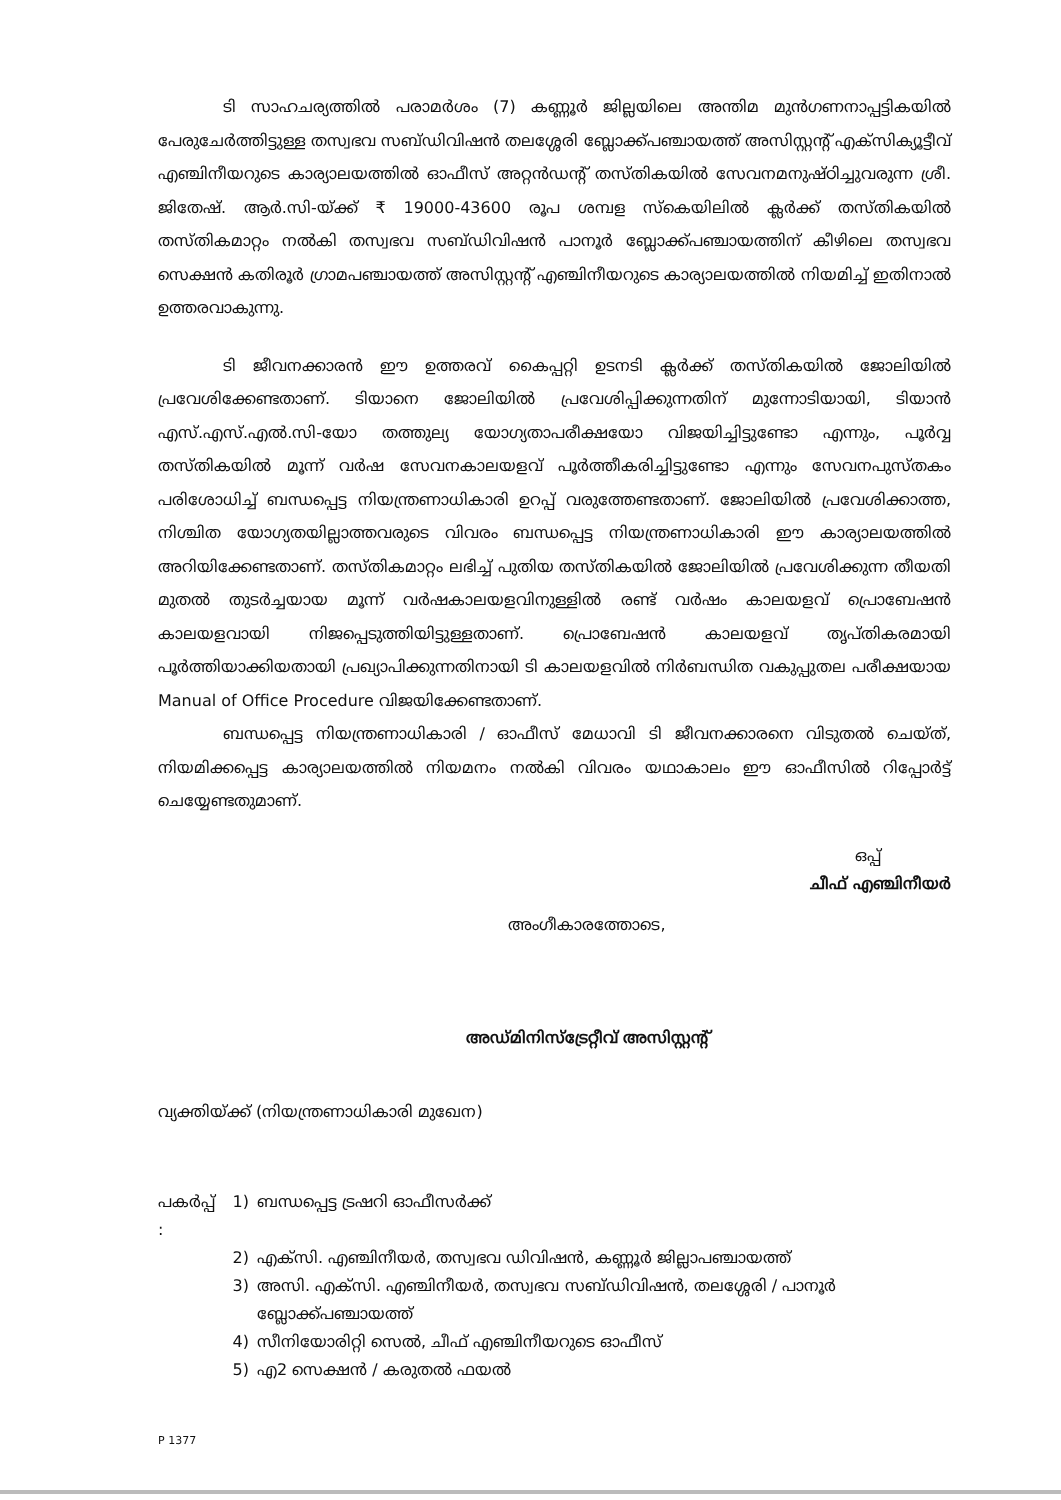ടി സാഹചര്യത്തിൽ പരാമർശം (7) കണ്ണൂർ ജില്ലയിലെ അന്തിമ മുൻഗണനാപ്പട്ടികയിൽ പേരുചേർത്തിട്ടുള്ള തസ്വഭവ സബ്ഡിവിഷൻ തലശ്ശേരി ബ്ലോക്ക്പഞ്ചായത്ത് അസിസ്റ്റന്റ് എക്സിക്യൂട്ടീവ് എഞ്ചിനീയറുടെ കാര്യാലയത്തിൽ ഓഫീസ് അറ്റൻഡന്റ് തസ്തികയിൽ സേവനമനുഷ്ഠിച്ചുവരുന്ന ശ്രീ. ജിതേഷ്. ആർ.സി-യ്ക്ക് ₹ 19000-43600 രൂപ ശമ്പള സ്കെയിലിൽ ക്ലർക്ക് തസ്തികയിൽ തസ്തികമാറ്റം നൽകി തസ്വഭവ സബ്ഡിവിഷൻ പാനൂർ ബ്ലോക്ക്പഞ്ചായത്തിന് കീഴിലെ തസ്വഭവ സെക്ഷൻ കതിരൂർ ഗ്രാമപഞ്ചായത്ത് അസിസ്റ്റന്റ് എഞ്ചിനീയറുടെ കാര്യാലയത്തിൽ നിയമിച്ച് ഇതിനാൽ ഉത്തരവാകുന്നു.
ടി ജീവനക്കാരൻ ഈ ഉത്തരവ് കൈപ്പറ്റി ഉടനടി ക്ലർക്ക് തസ്തികയിൽ ജോലിയിൽ പ്രവേശിക്കേണ്ടതാണ്. ടിയാനെ ജോലിയിൽ പ്രവേശിപ്പിക്കുന്നതിന് മുന്നോടിയായി, ടിയാൻ എസ്.എസ്.എൽ.സി-യോ തത്തുല്യ യോഗ്യതാപരീക്ഷയോ വിജയിച്ചിട്ടുണ്ടോ എന്നും, പൂർവ്വ തസ്തികയിൽ മൂന്ന് വർഷ സേവനകാലയളവ് പൂർത്തീകരിച്ചിട്ടുണ്ടോ എന്നും സേവനപുസ്തകം പരിശോധിച്ച് ബന്ധപ്പെട്ട നിയന്ത്രണാധികാരി ഉറപ്പ് വരുത്തേണ്ടതാണ്. ജോലിയിൽ പ്രവേശിക്കാത്ത, നിശ്ചിത യോഗ്യതയില്ലാത്തവരുടെ വിവരം ബന്ധപ്പെട്ട നിയന്ത്രണാധികാരി ഈ കാര്യാലയത്തിൽ അറിയിക്കേണ്ടതാണ്. തസ്തികമാറ്റം ലഭിച്ച് പുതിയ തസ്തികയിൽ ജോലിയിൽ പ്രവേശിക്കുന്ന തീയതി മുതൽ തുടർച്ചയായ മൂന്ന് വർഷകാലയളവിനുള്ളിൽ രണ്ട് വർഷം കാലയളവ് പ്രൊബേഷൻ കാലയളവായി നിജപ്പെടുത്തിയിട്ടുള്ളതാണ്. പ്രൊബേഷൻ കാലയളവ് തൃപ്തികരമായി പൂർത്തിയാക്കിയതായി പ്രഖ്യാപിക്കുന്നതിനായി ടി കാലയളവിൽ നിർബന്ധിത വകുപ്പുതല പരീക്ഷയായ Manual of Office Procedure വിജയിക്കേണ്ടതാണ്.
ബന്ധപ്പെട്ട നിയന്ത്രണാധികാരി / ഓഫീസ് മേധാവി ടി ജീവനക്കാരനെ വിടുതൽ ചെയ്ത്, നിയമിക്കപ്പെട്ട കാര്യാലയത്തിൽ നിയമനം നൽകി വിവരം യഥാകാലം ഈ ഓഫീസിൽ റിപ്പോർട്ട് ചെയ്യേണ്ടതുമാണ്.
ഒപ്പ്
ചീഫ് എഞ്ചിനീയർ
അംഗീകാരത്തോടെ,
അഡ്മിനിസ്ട്രേറ്റീവ് അസിസ്റ്റന്റ്
വ്യക്തിയ്ക്ക് (നിയന്ത്രണാധികാരി മുഖേന)
| പകർപ്പ് : | 1) | ബന്ധപ്പെട്ട ട്രഷറി ഓഫീസർക്ക് |
| | 2) | എക്സി. എഞ്ചിനീയർ, തസ്വഭവ ഡിവിഷൻ, കണ്ണൂർ ജില്ലാപഞ്ചായത്ത് |
| | 3) | അസി. എക്സി. എഞ്ചിനീയർ, തസ്വഭവ സബ്ഡിവിഷൻ, തലശ്ശേരി / പാനൂർ ബ്ലോക്ക്പഞ്ചായത്ത് |
| | 4) | സീനിയോരിറ്റി സെൽ, ചീഫ് എഞ്ചിനീയറുടെ ഓഫീസ് |
| | 5) | എ2 സെക്ഷൻ / കരുതൽ ഫയൽ |
P 1377